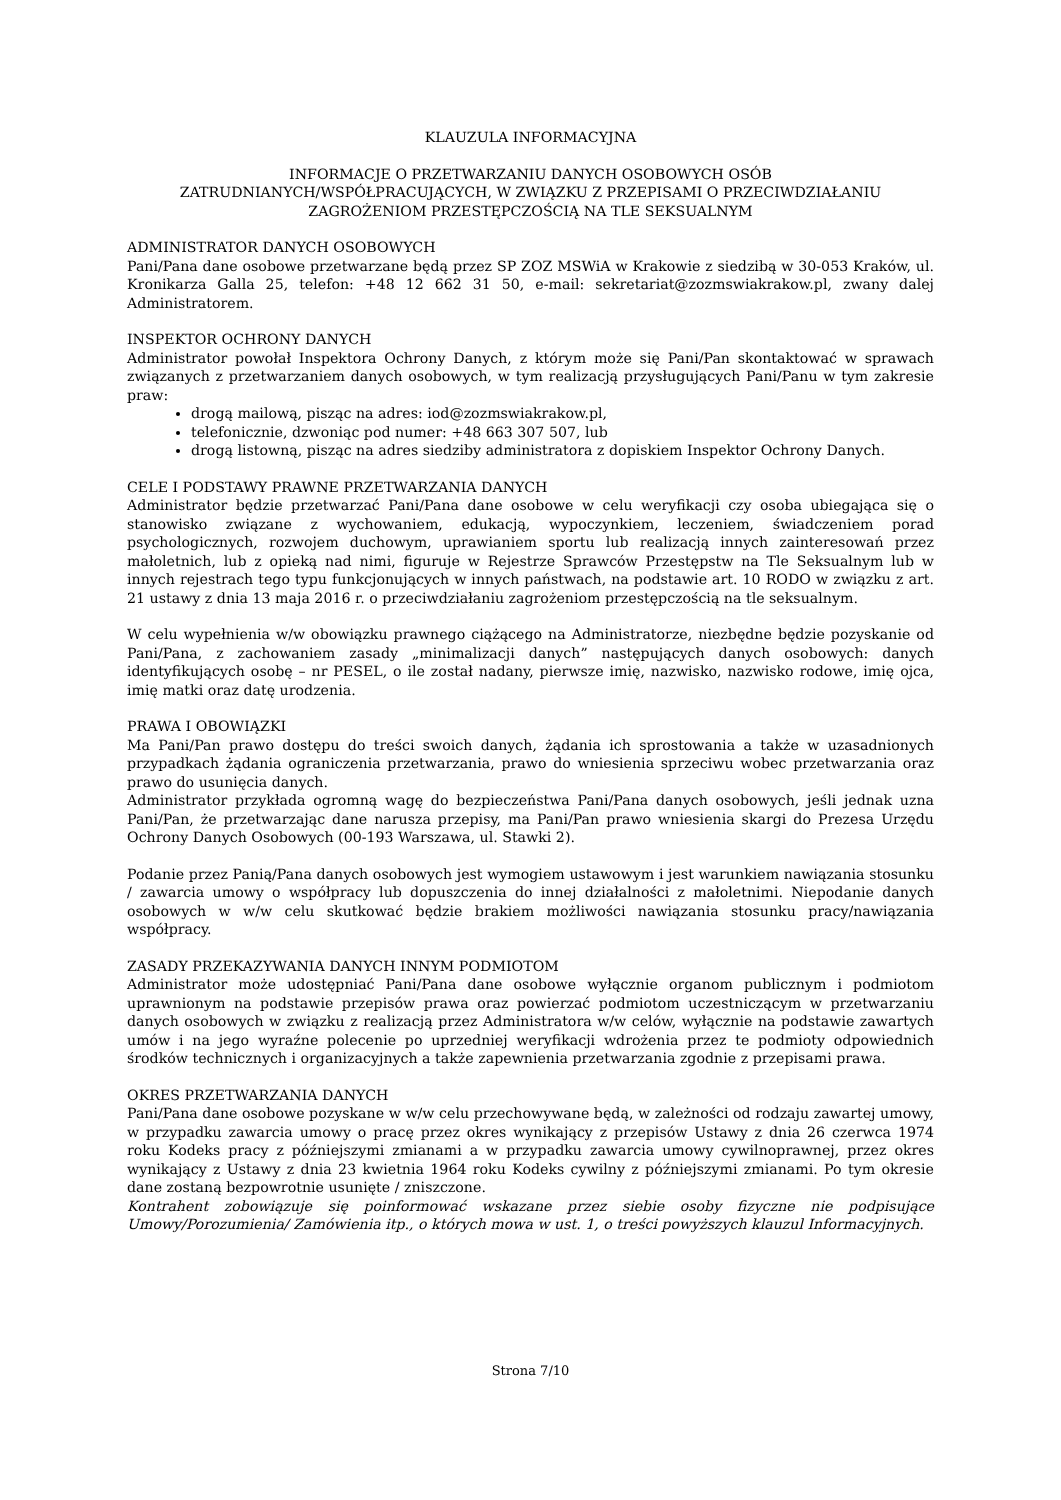KLAUZULA INFORMACYJNA
INFORMACJE O PRZETWARZANIU DANYCH OSOBOWYCH OSÓB
ZATRUDNIANYCH/WSPÓŁPRACUJĄCYCH, W ZWIĄZKU Z PRZEPISAMI O PRZECIWDZIAŁANIU
ZAGROŻENIOM PRZESTĘPCZOŚCIĄ NA TLE SEKSUALNYM
ADMINISTRATOR DANYCH OSOBOWYCH
Pani/Pana dane osobowe przetwarzane będą przez SP ZOZ MSWiA w Krakowie z siedzibą w 30-053 Kraków, ul. Kronikarza Galla 25, telefon: +48 12 662 31 50, e-mail: sekretariat@zozmswiakrakow.pl, zwany dalej Administratorem.
INSPEKTOR OCHRONY DANYCH
Administrator powołał Inspektora Ochrony Danych, z którym może się Pani/Pan skontaktować w sprawach związanych z przetwarzaniem danych osobowych, w tym realizacją przysługujących Pani/Panu w tym zakresie praw:
drogą mailową, pisząc na adres: iod@zozmswiakrakow.pl,
telefonicznie, dzwoniąc pod numer: +48 663 307 507, lub
drogą listowną, pisząc na adres siedziby administratora z dopiskiem Inspektor Ochrony Danych.
CELE I PODSTAWY PRAWNE PRZETWARZANIA DANYCH
Administrator będzie przetwarzać Pani/Pana dane osobowe w celu weryfikacji czy osoba ubiegająca się o stanowisko związane z wychowaniem, edukacją, wypoczynkiem, leczeniem, świadczeniem porad psychologicznych, rozwojem duchowym, uprawianiem sportu lub realizacją innych zainteresowań przez małoletnich, lub z opieką nad nimi, figuruje w Rejestrze Sprawców Przestępstw na Tle Seksualnym lub w innych rejestrach tego typu funkcjonujących w innych państwach, na podstawie art. 10 RODO w związku z art. 21 ustawy z dnia 13 maja 2016 r. o przeciwdziałaniu zagrożeniom przestępczością na tle seksualnym.
W celu wypełnienia w/w obowiązku prawnego ciążącego na Administratorze, niezbędne będzie pozyskanie od Pani/Pana, z zachowaniem zasady „minimalizacji danych” następujących danych osobowych: danych identyfikujących osobę – nr PESEL, o ile został nadany, pierwsze imię, nazwisko, nazwisko rodowe, imię ojca, imię matki oraz datę urodzenia.
PRAWA I OBOWIĄZKI
Ma Pani/Pan prawo dostępu do treści swoich danych, żądania ich sprostowania a także w uzasadnionych przypadkach żądania ograniczenia przetwarzania, prawo do wniesienia sprzeciwu wobec przetwarzania oraz prawo do usunięcia danych.
Administrator przykłada ogromną wagę do bezpieczeństwa Pani/Pana danych osobowych, jeśli jednak uzna Pani/Pan, że przetwarzając dane narusza przepisy, ma Pani/Pan prawo wniesienia skargi do Prezesa Urzędu Ochrony Danych Osobowych (00-193 Warszawa, ul. Stawki 2).
Podanie przez Panią/Pana danych osobowych jest wymogiem ustawowym i jest warunkiem nawiązania stosunku / zawarcia umowy o współpracy lub dopuszczenia do innej działalności z małoletnimi. Niepodanie danych osobowych w w/w celu skutkować będzie brakiem możliwości nawiązania stosunku pracy/nawiązania współpracy.
ZASADY PRZEKAZYWANIA DANYCH INNYM PODMIOTOM
Administrator może udostępniać Pani/Pana dane osobowe wyłącznie organom publicznym i podmiotom uprawnionym na podstawie przepisów prawa oraz powierzać podmiotom uczestniczącym w przetwarzaniu danych osobowych w związku z realizacją przez Administratora w/w celów, wyłącznie na podstawie zawartych umów i na jego wyraźne polecenie po uprzedniej weryfikacji wdrożenia przez te podmioty odpowiednich środków technicznych i organizacyjnych a także zapewnienia przetwarzania zgodnie z przepisami prawa.
OKRES PRZETWARZANIA DANYCH
Pani/Pana dane osobowe pozyskane w w/w celu przechowywane będą, w zależności od rodzaju zawartej umowy, w przypadku zawarcia umowy o pracę przez okres wynikający z przepisów Ustawy z dnia 26 czerwca 1974 roku Kodeks pracy z późniejszymi zmianami a w przypadku zawarcia umowy cywilnoprawnej, przez okres wynikający z Ustawy z dnia 23 kwietnia 1964 roku Kodeks cywilny z późniejszymi zmianami. Po tym okresie dane zostaną bezpowrotnie usunięte / zniszczone.
Kontrahent zobowiązuje się poinformować wskazane przez siebie osoby fizyczne nie podpisujące Umowy/Porozumienia/ Zamówienia itp., o których mowa w ust. 1, o treści powyższych klauzul Informacyjnych.
Strona 7/10